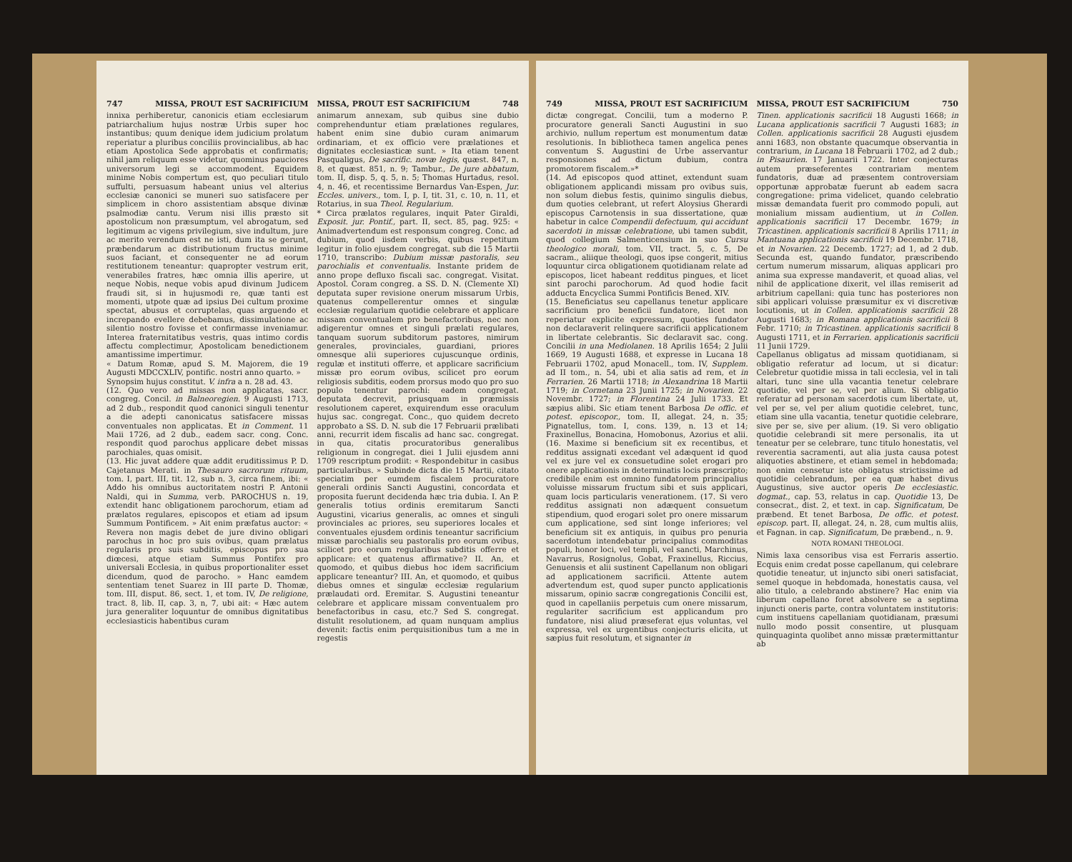747 MISSA, PROUT EST SACRIFICIUM
innixa perhiberetur, canonicis etiam ecclesiarum patriarchalium hujus nostræ Urbis super hoc instantibus; quum denique idem judicium prolatum reperiatur a pluribus conciliis provincialibus, ab hac etiam Apostolica Sede approbatis et confirmatis; nihil jam reliquum esse videtur, quominus pauciores universorum legi se accommodent. Equidem minime Nobis compertum est, quo peculiari titulo suffulti, persuasum habeant unius vel alterius ecclesiæ canonici se muneri suo satisfacere per simplicem in choro assistentiam absque divinæ psalmodiæ cantu. Verum nisi illis præsto sit apostolicum non præsumptum, vel abrogatum, sed legitimum ac vigens privilegium, sive indultum, jure ac merito verendum est ne isti, dum ita se gerunt, præbendarum ac distributionum fructus minime suos faciant, et consequenter ne ad eorum restitutionem teneantur: quapropter vestrum erit, venerabiles fratres, hæc omnia illis aperire, ut neque Nobis, neque vobis apud divinum Judicem fraudi sit, si in hujusmodi re, quæ tanti est momenti, utpote quæ ad ipsius Dei cultum proxime spectat, abusus et corruptelas, quas arguendo et increpando evellere debebamus, dissimulatione ac silentio nostro fovisse et confirmasse inveniamur. Interea fraternitatibus vestris, quas intimo cordis affectu complectimur, Apostolicam benedictionem amantissime impertimur.
« Datum Romæ, apud S. M. Majorem, die 19 Augusti MDCCXLIV, pontific. nostri anno quarto. »
Synopsim hujus constitut. V. infra a n. 28 ad. 43.
(12. Quo vero ad missas non applicatas, sacr. congreg. Concil. in Balneoregien. 9 Augusti 1713, ad 2 dub., respondit quod canonici singuli tenentur a die adepti canonicatus satisfacere missas conventuales non applicatas. Et in Comment. 11 Maii 1726, ad 2 dub., eadem sacr. cong. Conc. respondit quod parochus applicare debet missas parochiales, quas omisit.
(13. Hic juvat addere quæ addit eruditissimus P. D. Cajetanus Merati. in Thesauro sacrorum rituum, tom. I, part. III, tit. 12, sub n. 3, circa finem, ibi: « Addo his omnibus auctoritatem nostri P. Antonii Naldi, qui in Summa, verb. PAROCHUS n. 19, extendit hanc obligationem parochorum, etiam ad prælatos regulares, episcopos et etiam ad ipsum Summum Pontificem. » Ait enim præfatus auctor: « Revera non magis debet de jure divino obligari parochus in hoc pro suis ovibus, quam prælatus regularis pro suis subditis, episcopus pro sua diœcesi, atque etiam Summus Pontifex pro universali Ecclesia, in quibus proportionaliter esset dicendum, quod de parocho. » Hanc eamdem sententiam tenet Suarez in III parte D. Thomæ, tom. III, disput. 86, sect. 1, et tom. IV, De religione, tract. 8, lib. II, cap. 3, n, 7, ubi ait: « Hæc autem jura generaliter loquuntur de omnibus dignitatibus ecclesiasticis habentibus curam
MISSA, PROUT EST SACRIFICIUM 748
animarum annexam, sub quibus sine dubio comprehenduntur etiam prælationes regulares, habent enim sine dubio curam animarum ordinariam, et ex officio vere prælationes et dignitates ecclesiasticæ sunt. » Ita etiam tenent Pasqualigus, De sacrific. novæ legis, quæst. 847, n. 8, et quæst. 851, n. 9; Tambur., De jure abbatum, tom. II, disp. 5, q. 5, n. 5; Thomas Hurtadus, resol. 4, n. 46, et recentissime Bernardus Van-Espen, Jur. Eccles. univers., tom. I, p. I, tit. 31, c. 10, n. 11, et Rotarius, in sua Theol. Regularium.
* Circa prælatos regulares, inquit Pater Giraldi, Exposit. jur. Pontif., part. II, sect. 85, pag. 925: « Animadvertendum est responsum congreg. Conc. ad dubium, quod iisdem verbis, quibus repetitum legitur in folio ejusdem congregat. sub die 15 Martii 1710, transcribo: Dubium missæ pastoralis, seu parochialis et conventualis. Instante pridem de anno prope defluxo fiscali sac. congregat. Visitat. Apostol. Coram congreg. a SS. D. N. (Clemente XI) deputata super revisione onerum missarum Urbis, quatenus compellerentur omnes et singulæ ecclesiæ regularium quotidie celebrare et applicare missam conventualem pro benefactoribus, nec non adigerentur omnes et singuli prælati regulares, tanquam suorum subditorum pastores, nimirum generales, provinciales, guardiani, priores omnesque alii superiores cujuscunque ordinis, regulæ et instituti offerre, et applicare sacrificium missæ pro eorum ovibus, scilicet pro eorum religiosis subditis, eodem prorsus modo quo pro suo populo tenentur parochi: eadem congregat. deputata decrevit, priusquam in præmissis resolutionem caperet, exquirendum esse oraculum hujus sac. congregat. Conc., quo quidem decreto approbato a SS. D. N. sub die 17 Februarii prælibati anni, recurrit idem fiscalis ad hanc sac. congregat. in qua, citatis procuratoribus generalibus religionum in congregat. diei 1 Julii ejusdem anni 1709 rescriptum prodiit: « Respondebitur in casibus particularibus. » Subinde dicta die 15 Martii, citato speciatim per eumdem fiscalem procuratore generali ordinis Sancti Augustini, concordata et proposita fuerunt decidenda hæc tria dubia. I. An P. generalis totius ordinis eremitarum Sancti Augustini, vicarius generalis, ac omnes et singuli provinciales ac priores, seu superiores locales et conventuales ejusdem ordinis teneantur sacrificium missæ parochialis seu pastoralis pro eorum ovibus, scilicet pro eorum regularibus subditis offerre et applicare: et quatenus affirmative? II. An, et quomodo, et quibus diebus hoc idem sacrificium applicare teneantur? III. An, et quomodo, et quibus diebus omnes et singulæ ecclesiæ regularium prælaudati ord. Eremitar. S. Augustini teneantur celebrare et applicare missam conventualem pro benefactoribus in casu, etc.? Sed S. congregat. distulit resolutionem, ad quam nunquam amplius devenit: factis enim perquisitionibus tum a me in regestis
749 MISSA, PROUT EST SACRIFICIUM
dictæ congregat. Concilii, tum a moderno P. procuratore generali Sancti Augustini in suo archivio, nullum repertum est monumentum datæ resolutionis. In bibliotheca tamen angelica penes conventum S. Augustini de Urbe asservantur responsiones ad dictum dubium, contra promotorem fiscalem.»*
(14. Ad episcopos quod attinet, extendunt suam obligationem applicandi missam pro ovibus suis, non solum diebus festis, quinimo singulis diebus, dum quoties celebrant, ut refert Aloysius Gherardi episcopus Carnotensis in sua dissertatione, quæ habetur in calce Compendii defectuum, qui accidunt sacerdoti in missæ celebratione, ubi tamen subdit, quod collegium Salmenticensium in suo Cursu theologico morali, tom. VII, tract. 5, c. 5, De sacram., aliique theologi, quos ipse congerit, mitius loquuntur circa obligationem quotidianam relate ad episcopos, licet habeant redditus pingues, et licet sint parochi parochorum. Ad quod hodie facit adducta Encyclica Summi Pontificis Bened. XIV.
(15. Beneficiatus seu capellanus tenetur applicare sacrificium pro beneficii fundatore, licet non reperiatur explicite expressum, quoties fundator non declaraverit relinquere sacrificii applicationem in libertate celebrantis. Sic declaravit sac. cong. Concilii in una Mediolanen. 18 Aprilis 1654; 2 Julii 1669, 19 Augusti 1688, et expresse in Lucana 18 Februarii 1702, apud Monacell., tom. IV, Supplem. ad II tom., n. 54, ubi et alia satis ad rem, et in Ferrarien. 26 Martii 1718; in Alexandrina 18 Martii 1719; in Cornetana 23 Junii 1725; in Novarien. 22 Novembr. 1727; in Florentina 24 Julii 1733. Et sæpius alibi. Sic etiam tenent Barbosa De offic. et potest. episcopor., tom. II, allegat. 24, n. 35; Pignatellus, tom. I, cons. 139, n. 13 et 14; Fraxinellus, Bonacina, Homobonus, Azorius et alii. (16. Maxime si beneficium sit ex recentibus, et redditus assignati excedant vel adæquent id quod vel ex jure vel ex consuetudine solet erogari pro onere applicationis in determinatis locis præscripto; credibile enim est omnino fundatorem principalius voluisse missarum fructum sibi et suis applicari, quam locis particularis venerationem. (17. Si vero redditus assignati non adæquent consuetum stipendium, quod erogari solet pro onere missarum cum applicatione, sed sint longe inferiores; vel beneficium sit ex antiquis, in quibus pro penuria sacerdotum intendebatur principalius commoditas populi, honor loci, vel templi, vel sancti, Marchinus, Navarrus, Rosignolus, Gobat, Fraxinellus, Riccius, Genuensis et alii sustinent Capellanum non obligari ad applicationem sacrificii. Attente autem advertendum est, quod super puncto applicationis missarum, opinio sacræ congregationis Concilii est, quod in capellaniis perpetuis cum onere missarum, regulariter sacrificium est applicandum pro fundatore, nisi aliud præseferat ejus voluntas, vel expressa, vel ex urgentibus conjecturis elicita, ut sæpius fuit resolutum, et signanter in
MISSA, PROUT EST SACRIFICIUM 750
Tinen. applicationis sacrificii 18 Augusti 1668; in Lucana applicationis sacrificii 7 Augusti 1683; in Collen. applicationis sacrificii 28 Augusti ejusdem anni 1683, non obstante quacumque observantia in contrarium, in Lucana 18 Februarii 1702, ad 2 dub.; in Pisaurien. 17 Januarii 1722. Inter conjecturas autem præseferentes contrariam mentem fundatoris, duæ ad præsentem controversiam opportunæ approbatæ fuerunt ab eadem sacra congregatione: prima videlicet, quando celebratio missæ demandata fuerit pro commodo populi, aut monialium missam audientium, ut in Collen. applicationis sacrificii 17 Decembr. 1679; in Tricastinen. applicationis sacrificii 8 Aprilis 1711; in Mantuana applicationis sacrificii 19 Decembr. 1718, et in Novarien. 22 Decemb. 1727; ad 1, ad 2 dub. Secunda est, quando fundator, præscribendo certum numerum missarum, aliquas applicari pro anima sua expresse mandaverit, et quoad alias, vel nihil de applicatione dixerit, vel illas remiserit ad arbitrium capellani: quia tunc has posteriores non sibi applicari voluisse præsumitur ex vi discretivæ locutionis, ut in Collen. applicationis sacrificii 28 Augusti 1683; in Romana applicationis sacrificii 8 Febr. 1710; in Tricastinen. applicationis sacrificii 8 Augusti 1711, et in Ferrarien. applicationis sacrificii 11 Junii 1729.
Capellanus obligatus ad missam quotidianam, si obligatio referatur ad locum, ut si dicatur: Celebretur quotidie missa in tali ecclesia, vel in tali altari, tunc sine ulla vacantia tenetur celebrare quotidie, vel per se, vel per alium. Si obligatio referatur ad personam sacerdotis cum libertate, ut, vel per se, vel per alium quotidie celebret, tunc, etiam sine ulla vacantia, tenetur quotidie celebrare, sive per se, sive per alium. (19. Si vero obligatio quotidie celebrandi sit mere personalis, ita ut teneatur per se celebrare, tunc titulo honestatis, vel reverentia sacramenti, aut alia justa causa potest aliquoties abstinere, et etiam semel in hebdomada; non enim censetur iste obligatus strictissime ad quotidie celebrandum, per ea quæ habet divus Augustinus, sive auctor operis De ecclesiastic. dogmat., cap. 53, relatus in cap. Quotidie 13, De consecrat., dist. 2, et text. in cap. Significatum, De præbend. Et tenet Barbosa, De offic. et potest. episcop. part. II, allegat. 24, n. 28, cum multis aliis, et Fagnan. in cap. Significatum, De præbend., n. 9.
NOTA ROMANI THEOLOGI.
Nimis laxa censoribus visa est Ferraris assertio. Ecquis enim credat posse capellanum, qui celebrare quotidie teneatur, ut injuncto sibi oneri satisfaciat, semel quoque in hebdomada, honestatis causa, vel alio titulo, a celebrando abstinere? Hac enim via liberum capellano foret absolvere se a septima injuncti oneris parte, contra voluntatem institutoris: cum instituens capellaniam quotidianam, præsumi nullo modo possit consentire, ut plusquam quinquaginta quolibet anno missæ prætermittantur ab